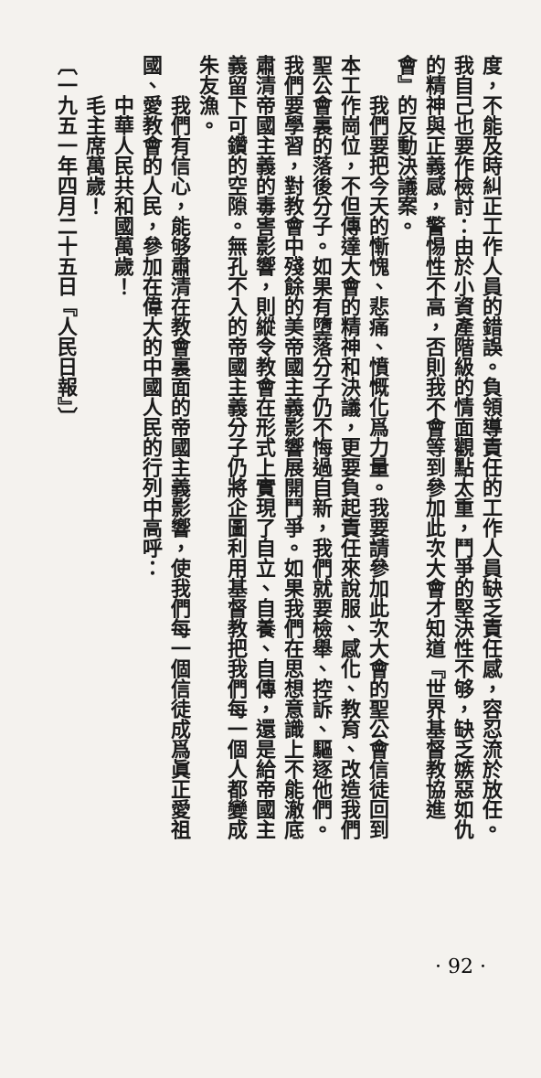度，不能及時糾正工作人員的錯誤。負領導責任的工作人員缺乏責任感，容忍流於放任。我自己也要作檢討：由於小資產階級的情面觀點太重，鬥爭的堅決性不够，缺乏嫉惡如仇的精神與正義感，警惕性不高，否則我不會等到參加此次大會才知道『世界基督教協進會』的反動決議案。
我們要把今天的慚愧、悲痛、憤慨化爲力量。我要請參加此次大會的聖公會信徒回到本工作崗位，不但傳達大會的精神和決議，更要負起責任來說服、感化、教育、改造我們聖公會裏的落後分子。如果有墮落分子仍不悔過自新，我們就要檢舉、控訴、驅逐他們。我們要學習，對教會中殘餘的美帝國主義影響展開鬥爭。如果我們在思想意識上不能澈底肅清帝國主義的毒害影響，則縱令教會在形式上實現了自立、自養、自傳，還是給帝國主義留下可鑽的空隙。無孔不入的帝國主義分子仍將企圖利用基督教把我們每一個人都變成朱友漁。
我們有信心，能够肅清在教會裏面的帝國主義影響，使我們每一個信徒成爲眞正愛祖國、愛教會的人民，參加在偉大的中國人民的行列中高呼：
中華人民共和國萬歲！
毛主席萬歲！
〔一九五一年四月二十五日『人民日報』〕
· 92 ·